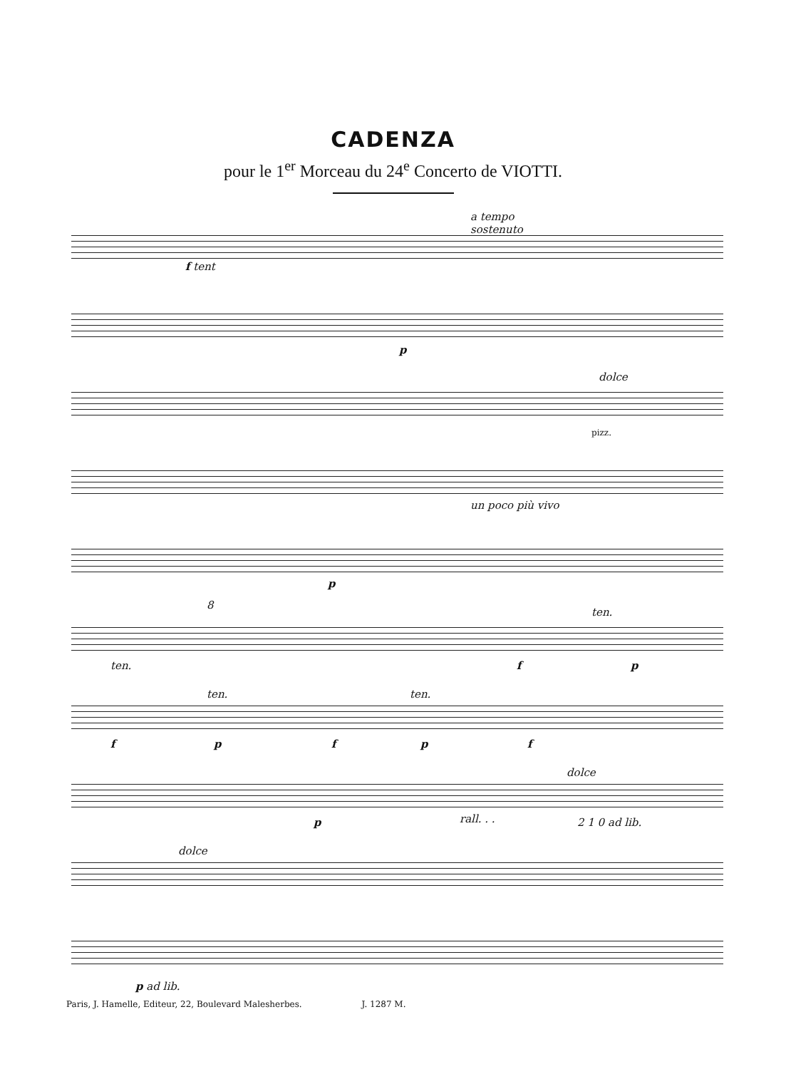CADENZA
pour le 1<sup>er</sup> Morceau du 24<sup>e</sup> Concerto de VIOTTI.
f tent
a tempo
sostenuto
p
dolce
pizz.
un poco più vivo
p
8
ten.
ten. f p
ten. ten.
f p f p f
dolce
p rall. . . 2 1 0 ad lib.
dolce
p ad lib.
Paris, J. Hamelle, Editeur, 22, Boulevard Malesherbes. J. 1287 M.